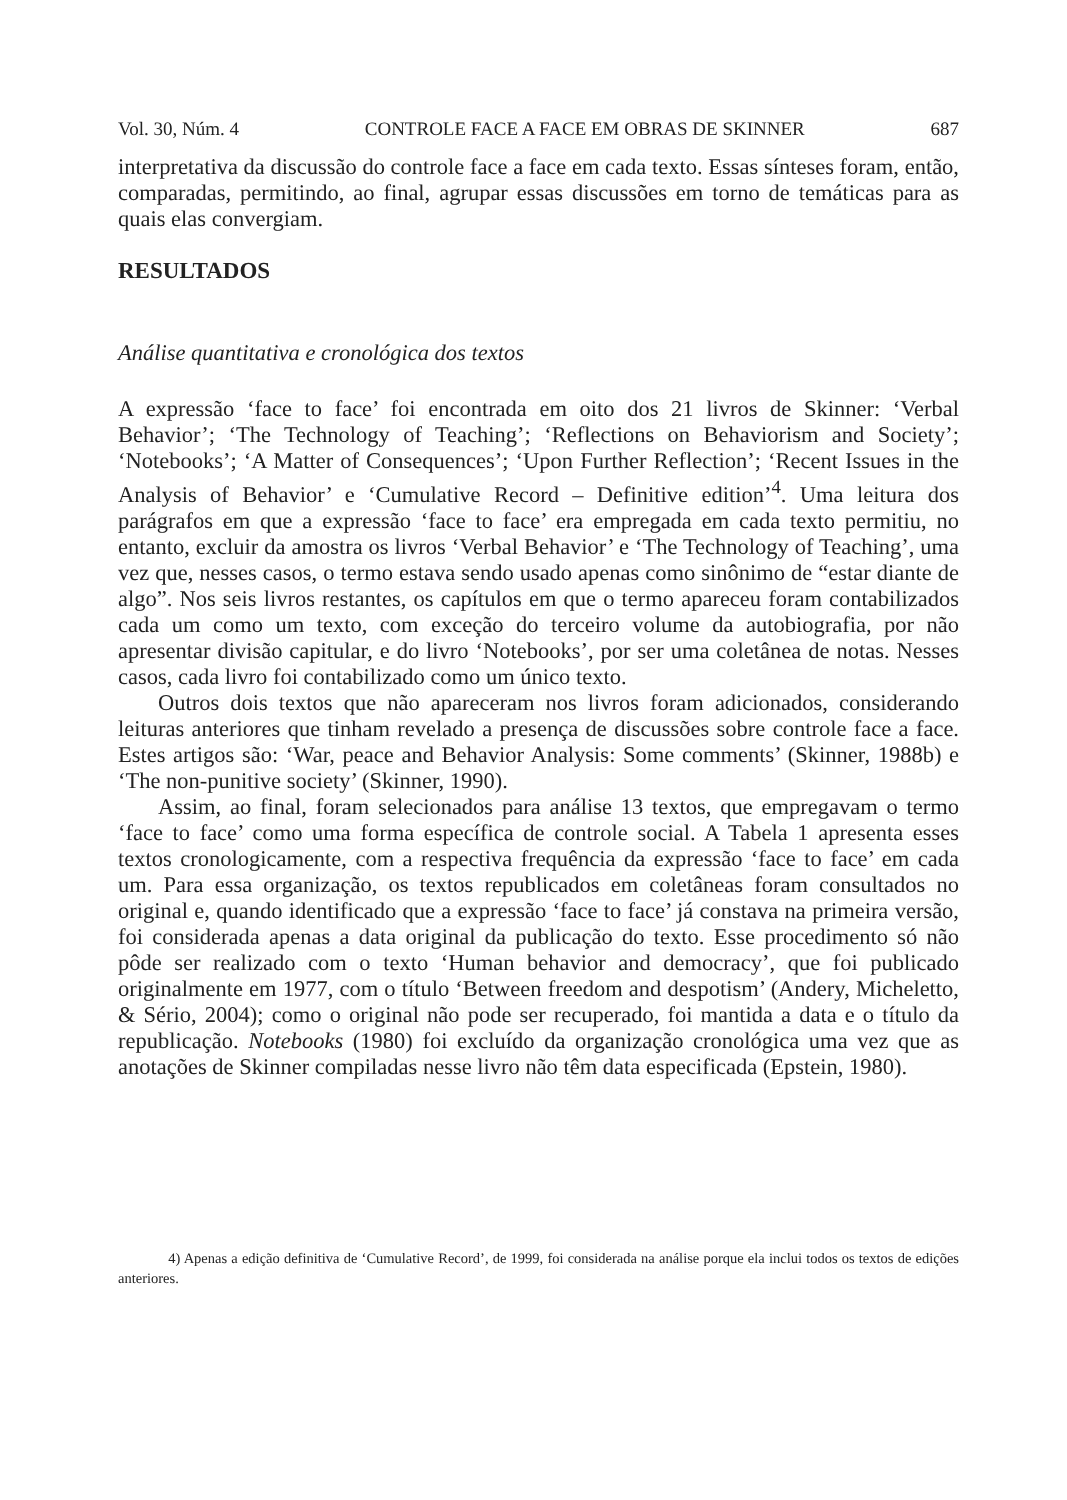Vol. 30, Núm. 4 CONTROLE FACE A FACE EM OBRAS DE SKINNER 687
interpretativa da discussão do controle face a face em cada texto. Essas sínteses foram, então, comparadas, permitindo, ao final, agrupar essas discussões em torno de temáticas para as quais elas convergiam.
RESULTADOS
Análise quantitativa e cronológica dos textos
A expressão ‘face to face’ foi encontrada em oito dos 21 livros de Skinner: ‘Verbal Behavior’; ‘The Technology of Teaching’; ‘Reflections on Behaviorism and Society’; ‘Notebooks’; ‘A Matter of Consequences’; ‘Upon Further Reflection’; ‘Recent Issues in the Analysis of Behavior’ e ‘Cumulative Record – Definitive edition’<sup>4</sup>. Uma leitura dos parágrafos em que a expressão ‘face to face’ era empregada em cada texto permitiu, no entanto, excluir da amostra os livros ‘Verbal Behavior’ e ‘The Technology of Teaching’, uma vez que, nesses casos, o termo estava sendo usado apenas como sinônimo de “estar diante de algo”. Nos seis livros restantes, os capítulos em que o termo apareceu foram contabilizados cada um como um texto, com exceção do terceiro volume da autobiografia, por não apresentar divisão capitular, e do livro ‘Notebooks’, por ser uma coletânea de notas. Nesses casos, cada livro foi contabilizado como um único texto.
Outros dois textos que não apareceram nos livros foram adicionados, considerando leituras anteriores que tinham revelado a presença de discussões sobre controle face a face. Estes artigos são: ‘War, peace and Behavior Analysis: Some comments’ (Skinner, 1988b) e ‘The non-punitive society’ (Skinner, 1990).
Assim, ao final, foram selecionados para análise 13 textos, que empregavam o termo ‘face to face’ como uma forma específica de controle social. A Tabela 1 apresenta esses textos cronologicamente, com a respectiva frequência da expressão ‘face to face’ em cada um. Para essa organização, os textos republicados em coletâneas foram consultados no original e, quando identificado que a expressão ‘face to face’ já constava na primeira versão, foi considerada apenas a data original da publicação do texto. Esse procedimento só não pôde ser realizado com o texto ‘Human behavior and democracy’, que foi publicado originalmente em 1977, com o título ‘Between freedom and despotism’ (Andery, Micheletto, & Sério, 2004); como o original não pode ser recuperado, foi mantida a data e o título da republicação. Notebooks (1980) foi excluído da organização cronológica uma vez que as anotações de Skinner compiladas nesse livro não têm data especificada (Epstein, 1980).
4) Apenas a edição definitiva de ‘Cumulative Record’, de 1999, foi considerada na análise porque ela inclui todos os textos de edições anteriores.